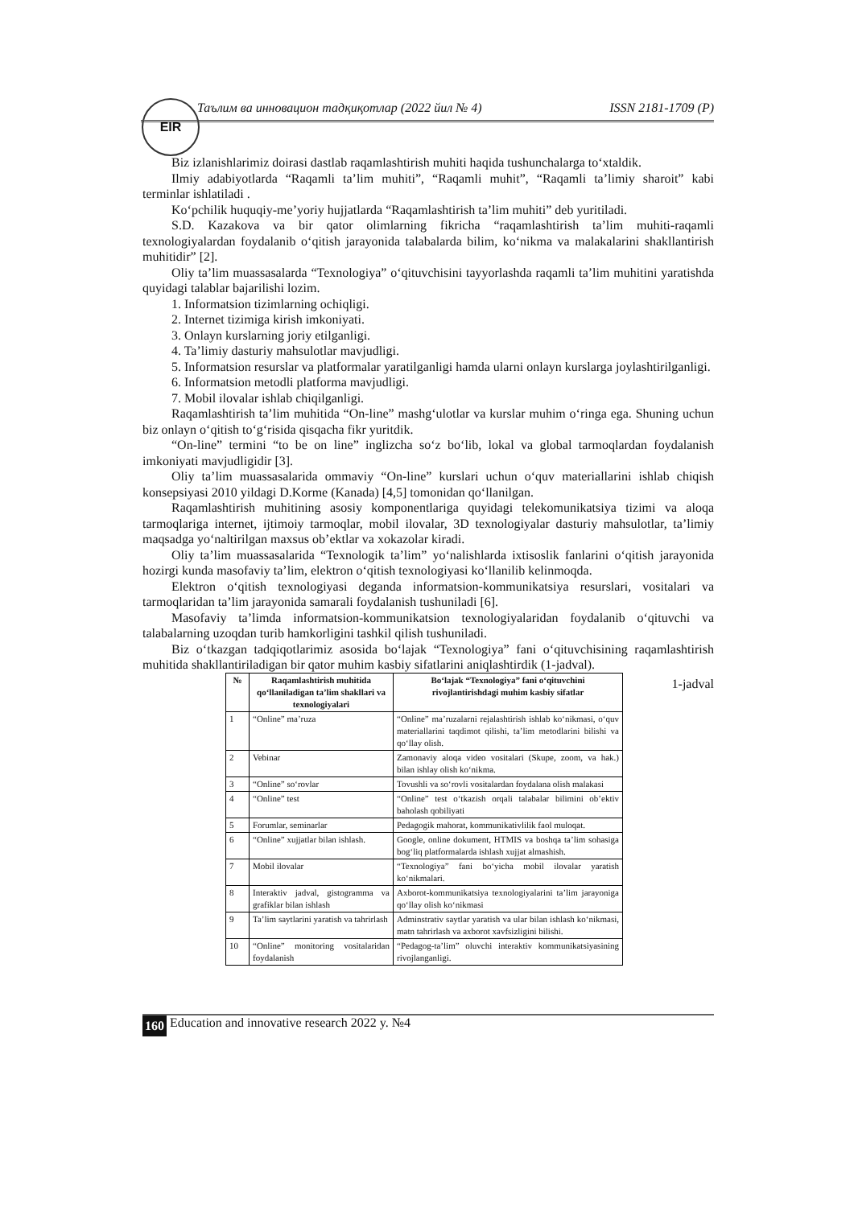EIR
Таълим ва инновацион тадқиқотлар (2022 йил № 4) ISSN 2181-1709 (P)
Biz izlanishlarimiz doirasi dastlab raqamlashtirish muhiti haqida tushunchalarga to‘xtaldik.
Ilmiy adabiyotlarda “Raqamli ta’lim muhiti”, “Raqamli muhit”, “Raqamli ta’limiy sharoit” kabi terminlar ishlatiladi .
Ko‘pchilik huquqiy-me’yoriy hujjatlarda “Raqamlashtirish ta’lim muhiti” deb yuritiladi.
S.D. Kazakova va bir qator olimlarning fikricha “raqamlashtirish ta’lim muhiti-raqamli texnologiyalardan foydalanib o‘qitish jarayonida talabalarda bilim, ko‘nikma va malakalarini shakllantirish muhitidir” [2].
Oliy ta’lim muassasalarda “Texnologiya” o‘qituvchisini tayyorlashda raqamli ta’lim muhitini yaratishda quyidagi talablar bajarilishi lozim.
1. Informatsion tizimlarning ochiqligi.
2. Internet tizimiga kirish imkoniyati.
3. Onlayn kurslarning joriy etilganligi.
4. Ta’limiy dasturiy mahsulotlar mavjudligi.
5. Informatsion resurslar va platformalar yaratilganligi hamda ularni onlayn kurslarga joylashtirilganligi.
6. Informatsion metodli platforma mavjudligi.
7. Mobil ilovalar ishlab chiqilganligi.
Raqamlashtirish ta’lim muhitida “On-line” mashg‘ulotlar va kurslar muhim o‘ringa ega. Shuning uchun biz onlayn o‘qitish to‘g‘risida qisqacha fikr yuritdik.
“On-line” termini “to be on line” inglizcha so‘z bo‘lib, lokal va global tarmoqlardan foydalanish imkoniyati mavjudligidir [3].
Oliy ta’lim muassasalarida ommaviy “On-line” kurslari uchun o‘quv materiallarini ishlab chiqish konsepsiyasi 2010 yildagi D.Korme (Kanada) [4,5] tomonidan qo‘llanilgan.
Raqamlashtirish muhitining asosiy komponentlariga quyidagi telekomunikatsiya tizimi va aloqa tarmoqlariga internet, ijtimoiy tarmoqlar, mobil ilovalar, 3D texnologiyalar dasturiy mahsulotlar, ta’limiy maqsadga yo‘naltirilgan maxsus ob’ektlar va xokazolar kiradi.
Oliy ta’lim muassasalarida “Texnologik ta’lim” yo‘nalishlarda ixtisoslik fanlarini o‘qitish jarayonida hozirgi kunda masofaviy ta’lim, elektron o‘qitish texnologiyasi ko‘llanilib kelinmoqda.
Elektron o‘qitish texnologiyasi deganda informatsion-kommunikatsiya resurslari, vositalari va tarmoqlaridan ta’lim jarayonida samarali foydalanish tushuniladi [6].
Masofaviy ta’limda informatsion-kommunikatsion texnologiyalaridan foydalanib o‘qituvchi va talabalarning uzoqdan turib hamkorligini tashkil qilish tushuniladi.
Biz o‘tkazgan tadqiqotlarimiz asosida bo‘lajak “Texnologiya” fani o‘qituvchisining raqamlashtirish muhitida shakllantiriladigan bir qator muhim kasbiy sifatlarini aniqlashtirdik (1-jadval).
1-jadval
| № | Raqamlashtirish muhitida qo‘llaniladigan ta’lim shakllari va texnologiyalari | Bo‘lajak “Texnologiya” fani o‘qituvchini rivojlantirishdagi muhim kasbiy sifatlar |
| --- | --- | --- |
| 1 | “Online” ma’ruza | “Online” ma’ruzalarni rejalashtirish ishlab ko‘nikmasi, o‘quv materiallarini taqdimot qilishi, ta’lim metodlarini bilishi va qo‘llay olish. |
| 2 | Vebinar | Zamonaviy aloqa video vositalari (Skupe, zoom, va hak.) bilan ishlay olish ko‘nikma. |
| 3 | “Online” so‘rovlar | Tovushli va so‘rovli vositalardan foydalana olish malakasi |
| 4 | “Online” test | “Online” test o‘tkazish orqali talabalar bilimini ob’ektiv baholash qobiliyati |
| 5 | Forumlar, seminarlar | Pedagogik mahorat, kommunikativlilik faol muloqat. |
| 6 | “Online” xujjatlar bilan ishlash. | Google, online dokument, HTMIS va boshqa ta’lim sohasiga bog‘liq platformalarda ishlash xujjat almashish. |
| 7 | Mobil ilovalar | “Texnologiya” fani bo‘yicha mobil ilovalar yaratish ko‘nikmalari. |
| 8 | Interaktiv jadval, gistogramma va grafiklar bilan ishlash | Axborot-kommunikatsiya texnologiyalarini ta’lim jarayoniga qo‘llay olish ko‘nikmasi |
| 9 | Ta’lim saytlarini yaratish va tahrirlash | Adminstrativ saytlar yaratish va ular bilan ishlash ko‘nikmasi, matn tahrirlash va axborot xavfsizligini bilishi. |
| 10 | “Online” monitoring vositalaridan foydalanish | “Pedagog-ta’lim” oluvchi interaktiv kommunikatsiyasining rivojlanganligi. |
160 Education and innovative research 2022 y. №4